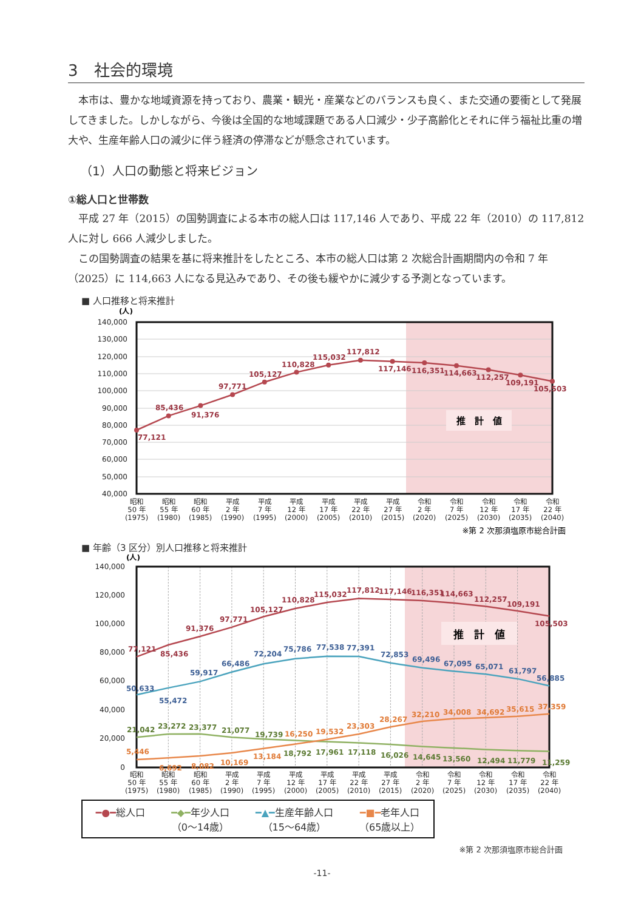3　社会的環境
本市は、豊かな地域資源を持っており、農業・観光・産業などのバランスも良く、また交通の要衝として発展してきました。しかしながら、今後は全国的な地域課題である人口減少・少子高齢化とそれに伴う福祉比重の増大や、生産年齢人口の減少に伴う経済の停滞などが懸念されています。
（1）人口の動態と将来ビジョン
①総人口と世帯数
平成 27 年（2015）の国勢調査による本市の総人口は 117,146 人であり、平成 22 年（2010）の 117,812 人に対し 666 人減少しました。
この国勢調査の結果を基に将来推計をしたところ、本市の総人口は第 2 次総合計画期間内の令和 7 年（2025）に 114,663 人になる見込みであり、その後も緩やかに減少する予測となっています。
■ 人口推移と将来推計
140,000
130,000
120,000
110,000
100,000
90,000
80,000
70,000
60,000
50,000
40,000
(人)
推　計　値
77,121
85,436
91,376
97,771
105,127
110,828
115,032
117,812
117,146
116,351
114,663
112,257
109,191
105,503
昭和
50 年
(1975)
昭和
55 年
(1980)
昭和
60 年
(1985)
平成
2 年
(1990)
平成
7 年
(1995)
平成
12 年
(2000)
平成
17 年
(2005)
平成
22 年
(2010)
平成
27 年
(2015)
令和
2 年
(2020)
令和
7 年
(2025)
令和
12 年
(2030)
令和
17 年
(2035)
令和
22 年
(2040)
※第 2 次那須塩原市総合計画
■ 年齢（3 区分）別人口推移と将来推計
140,000
120,000
100,000
80,000
60,000
40,000
20,000
0
(人)
推　計　値
77,121
85,436
91,376
97,771
105,127
110,828
115,032
117,812
117,146
116,351
114,663
112,257
109,191
105,503
50,633
55,472
59,917
66,486
72,204
75,786
77,538
77,391
72,853
69,496
67,095
65,071
61,797
56,885
21,042
23,272
23,377
21,077
19,739
18,792
17,961
17,118
16,026
14,645
13,560
12,494
11,779
11,259
5,446
6,692
8,082
10,169
13,184
16,250
19,532
23,303
28,267
32,210
34,008
34,692
35,615
37,359
昭和
50 年
(1975)
昭和
55 年
(1980)
昭和
60 年
(1985)
平成
2 年
(1990)
平成
7 年
(1995)
平成
12 年
(2000)
平成
17 年
(2005)
平成
22 年
(2010)
平成
27 年
(2015)
令和
2 年
(2020)
令和
7 年
(2025)
令和
12 年
(2030)
令和
17 年
(2035)
令和
22 年
(2040)
━●━総人口 ━◆━年少人口
（0〜14歳）
━▲━生産年齢人口
（15〜64歳）
━■━老年人口
（65歳以上）
※第 2 次那須塩原市総合計画
-11-